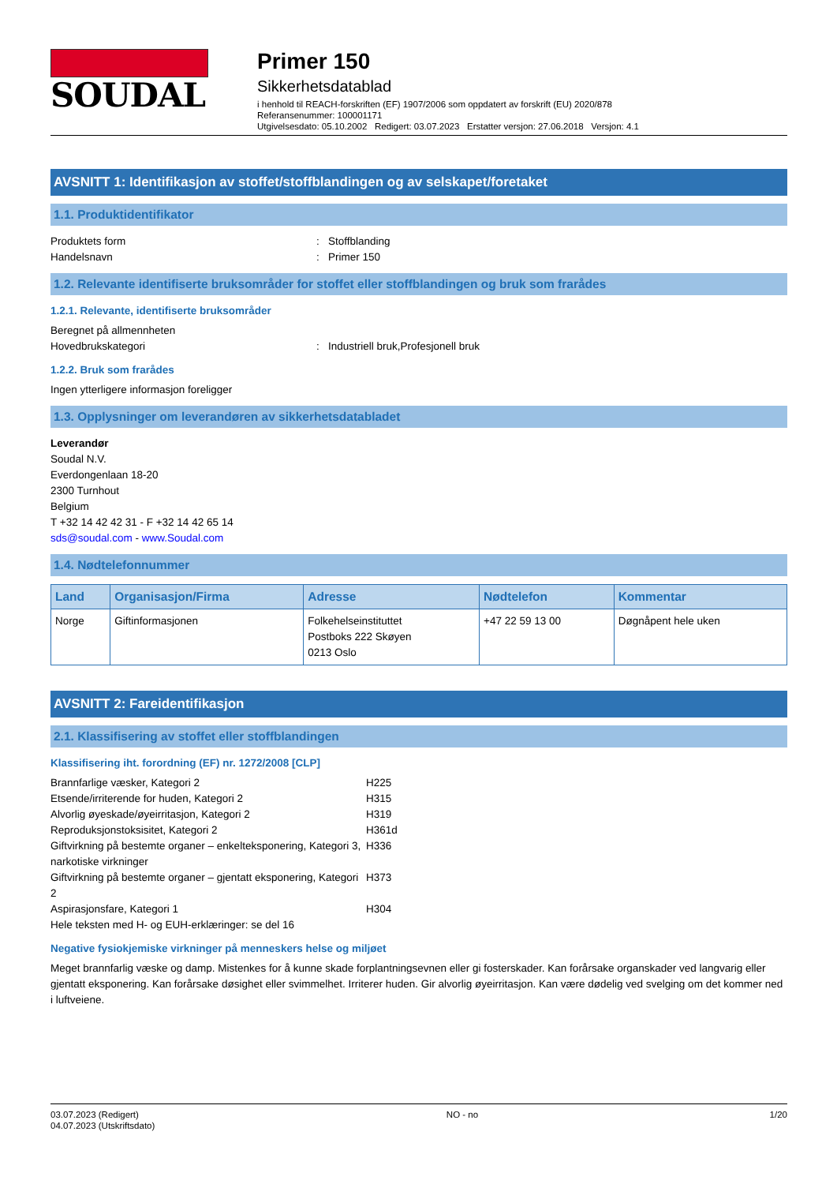SOUDAL
Primer 150
Sikkerhetsdatablad
i henhold til REACH-forskriften (EF) 1907/2006 som oppdatert av forskrift (EU) 2020/878
Referansenummer: 100001171
Utgivelsesdato: 05.10.2002 Redigert: 03.07.2023 Erstatter versjon: 27.06.2018 Versjon: 4.1
AVSNITT 1: Identifikasjon av stoffet/stoffblandingen og av selskapet/foretaket
1.1. Produktidentifikator
Produktets form: Stoffblanding
Handelsnavn: Primer 150
1.2. Relevante identifiserte bruksområder for stoffet eller stoffblandingen og bruk som frarådes
1.2.1. Relevante, identifiserte bruksområder
Beregnet på allmennheten
Hovedbrukskategori: Industriell bruk,Profesjonell bruk
1.2.2. Bruk som frarådes
Ingen ytterligere informasjon foreligger
1.3. Opplysninger om leverandøren av sikkerhetsdatabladet
Leverandør
Soudal N.V.
Everdongenlaan 18-20
2300 Turnhout
Belgium
T +32 14 42 42 31 - F +32 14 42 65 14
sds@soudal.com - www.Soudal.com
1.4. Nødtelefonnummer
| Land | Organisasjon/Firma | Adresse | Nødtelefon | Kommentar |
| --- | --- | --- | --- | --- |
| Norge | Giftinformasjonen | Folkehelseinstituttet Postboks 222 Skøyen 0213 Oslo | +47 22 59 13 00 | Døgnåpent hele uken |
AVSNITT 2: Fareidentifikasjon
2.1. Klassifisering av stoffet eller stoffblandingen
Klassifisering iht. forordning (EF) nr. 1272/2008 [CLP]
Brannfarlige væsker, Kategori 2 H225
Etsende/irriterende for huden, Kategori 2 H315
Alvorlig øyeskade/øyeirritasjon, Kategori 2 H319
Reproduksjonstoksisitet, Kategori 2 H361d
Giftvirkning på bestemte organer – enkelteksponering, Kategori 3, narkotiske virkninger H336
Giftvirkning på bestemte organer – gjentatt eksponering, Kategori 2 H373
Aspirasjonsfare, Kategori 1 H304
Hele teksten med H- og EUH-erklæringer: se del 16
Negative fysiokjemiske virkninger på menneskers helse og miljøet
Meget brannfarlig væske og damp. Mistenkes for å kunne skade forplantningsevnen eller gi fosterskader. Kan forårsake organskader ved langvarig eller gjentatt eksponering. Kan forårsake døsighet eller svimmelhet. Irriterer huden. Gir alvorlig øyeirritasjon. Kan være dødelig ved svelging om det kommer ned i luftveiene.
03.07.2023 (Redigert)
04.07.2023 (Utskriftsdato)
NO - no 1/20